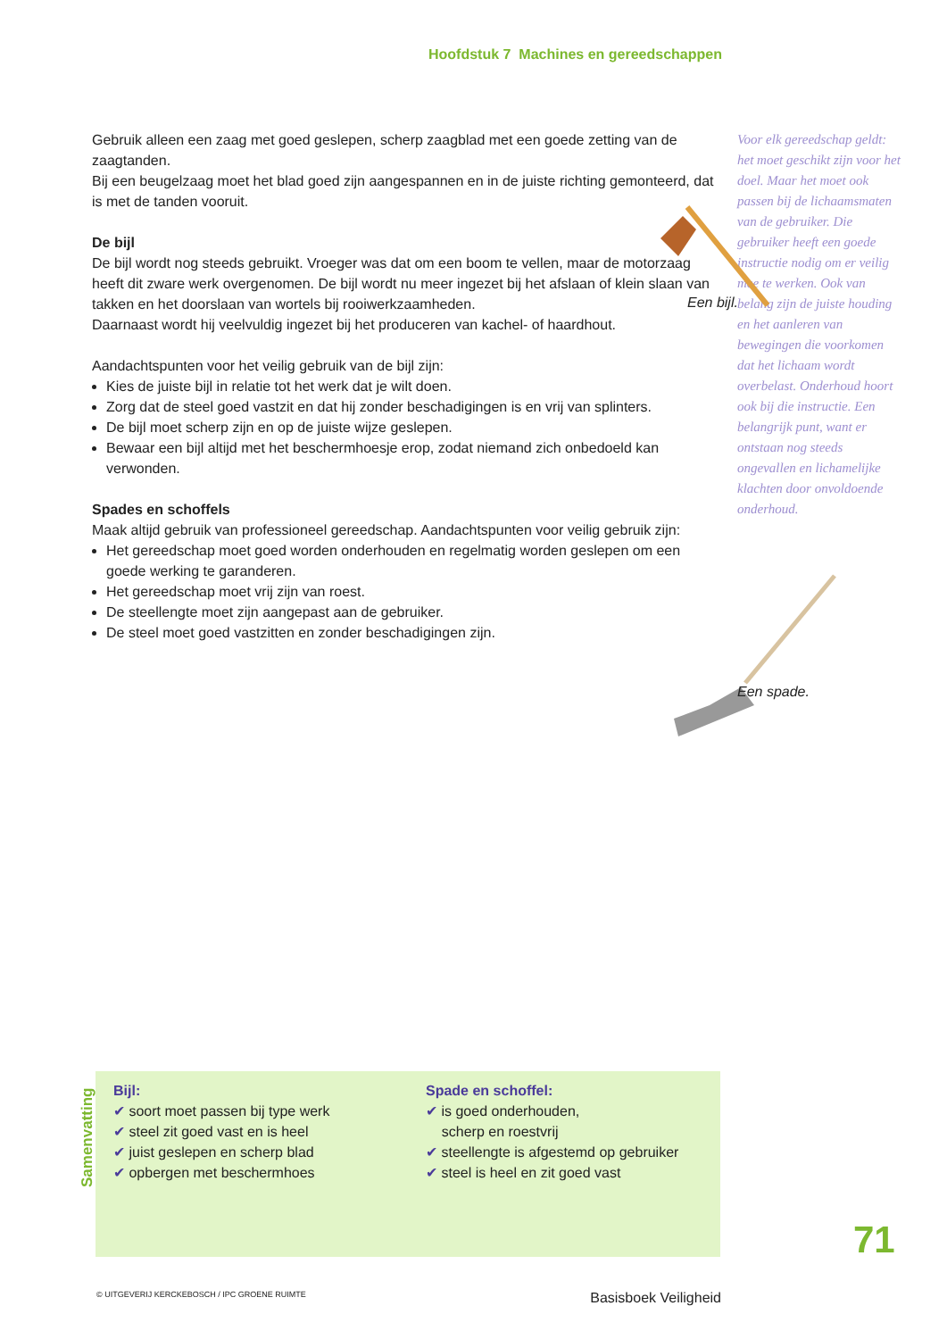Hoofdstuk 7 Machines en gereedschappen
Gebruik alleen een zaag met goed geslepen, scherp zaagblad met een goede zetting van de zaagtanden.
Bij een beugelzaag moet het blad goed zijn aangespannen en in de juiste richting gemonteerd, dat is met de tanden vooruit.
De bijl
De bijl wordt nog steeds gebruikt. Vroeger was dat om een boom te vellen, maar de motorzaag heeft dit zware werk overgenomen. De bijl wordt nu meer ingezet bij het afslaan of klein slaan van takken en het doorslaan van wortels bij rooiwerkzaamheden.
Daarnaast wordt hij veelvuldig ingezet bij het produceren van kachel- of haardhout.
Aandachtspunten voor het veilig gebruik van de bijl zijn:
Kies de juiste bijl in relatie tot het werk dat je wilt doen.
Zorg dat de steel goed vastzit en dat hij zonder beschadigingen is en vrij van splinters.
De bijl moet scherp zijn en op de juiste wijze geslepen.
Bewaar een bijl altijd met het beschermhoesje erop, zodat niemand zich onbedoeld kan verwonden.
Spades en schoffels
Maak altijd gebruik van professioneel gereedschap. Aandachtspunten voor veilig gebruik zijn:
Het gereedschap moet goed worden onderhouden en regelmatig worden geslepen om een goede werking te garanderen.
Het gereedschap moet vrij zijn van roest.
De steellengte moet zijn aangepast aan de gebruiker.
De steel moet goed vastzitten en zonder beschadigingen zijn.
Voor elk gereedschap geldt: het moet geschikt zijn voor het doel. Maar het moet ook passen bij de lichaamsmaten van de gebruiker. Die gebruiker heeft een goede instructie nodig om er veilig mee te werken. Ook van belang zijn de juiste houding en het aanleren van bewegingen die voorkomen dat het lichaam wordt overbelast. Onderhoud hoort ook bij die instructie. Een belangrijk punt, want er ontstaan nog steeds ongevallen en lichamelijke klachten door onvoldoende onderhoud.
Een bijl.
Een spade.
Samenvatting
Bijl:
✔ soort moet passen bij type werk
✔ steel zit goed vast en is heel
✔ juist geslepen en scherp blad
✔ opbergen met beschermhoes
Spade en schoffel:
✔ is goed onderhouden,
scherp en roestvrij
✔ steellengte is afgestemd op gebruiker
✔ steel is heel en zit goed vast
71
© UITGEVERIJ KERCKEBOSCH / IPC GROENE RUIMTE Basisboek Veiligheid